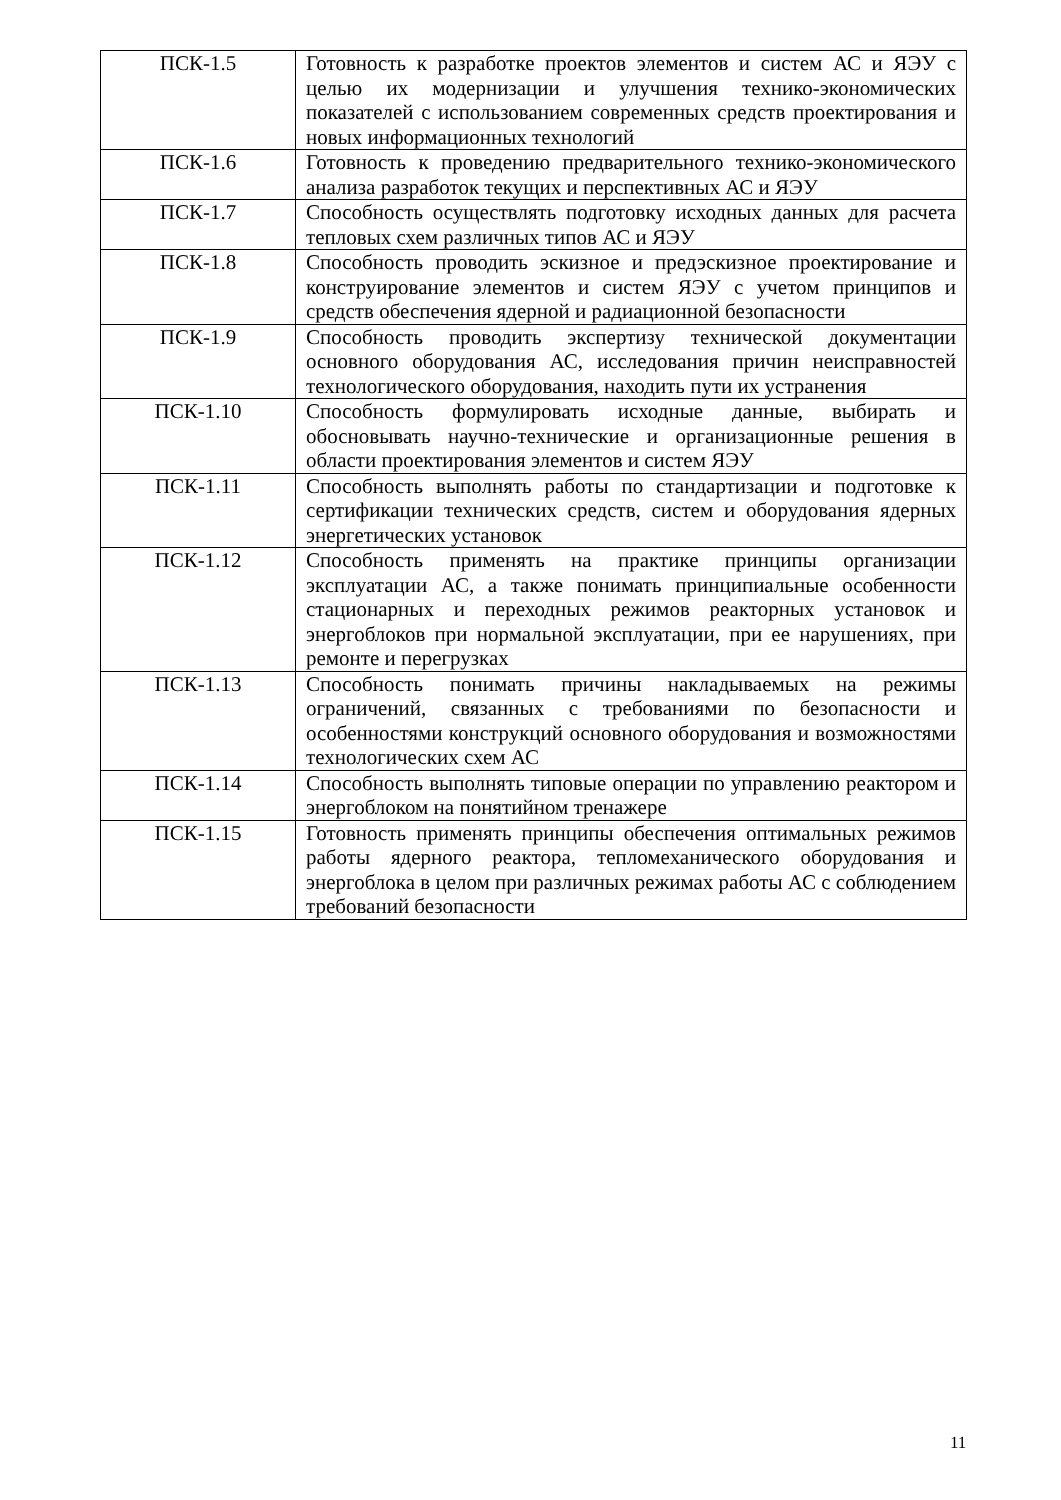| ПСК-1.5 | Готовность к разработке проектов элементов и систем АС и ЯЭУ с целью их модернизации и улучшения технико-экономических показателей с использованием современных средств проектирования и новых информационных технологий |
| ПСК-1.6 | Готовность к проведению предварительного технико-экономического анализа разработок текущих и перспективных АС и ЯЭУ |
| ПСК-1.7 | Способность осуществлять подготовку исходных данных для расчета тепловых схем различных типов АС и ЯЭУ |
| ПСК-1.8 | Способность проводить эскизное и предэскизное проектирование и конструирование элементов и систем ЯЭУ с учетом принципов и средств обеспечения ядерной и радиационной безопасности |
| ПСК-1.9 | Способность проводить экспертизу технической документации основного оборудования АС, исследования причин неисправностей технологического оборудования, находить пути их устранения |
| ПСК-1.10 | Способность формулировать исходные данные, выбирать и обосновывать научно-технические и организационные решения в области проектирования элементов и систем ЯЭУ |
| ПСК-1.11 | Способность выполнять работы по стандартизации и подготовке к сертификации технических средств, систем и оборудования ядерных энергетических установок |
| ПСК-1.12 | Способность применять на практике принципы организации эксплуатации АС, а также понимать принципиальные особенности стационарных и переходных режимов реакторных установок и энергоблоков при нормальной эксплуатации, при ее нарушениях, при ремонте и перегрузках |
| ПСК-1.13 | Способность понимать причины накладываемых на режимы ограничений, связанных с требованиями по безопасности и особенностями конструкций основного оборудования и возможностями технологических схем АС |
| ПСК-1.14 | Способность выполнять типовые операции по управлению реактором и энергоблоком на понятийном тренажере |
| ПСК-1.15 | Готовность применять принципы обеспечения оптимальных режимов работы ядерного реактора, тепломеханического оборудования и энергоблока в целом при различных режимах работы АС с соблюдением требований безопасности |
11